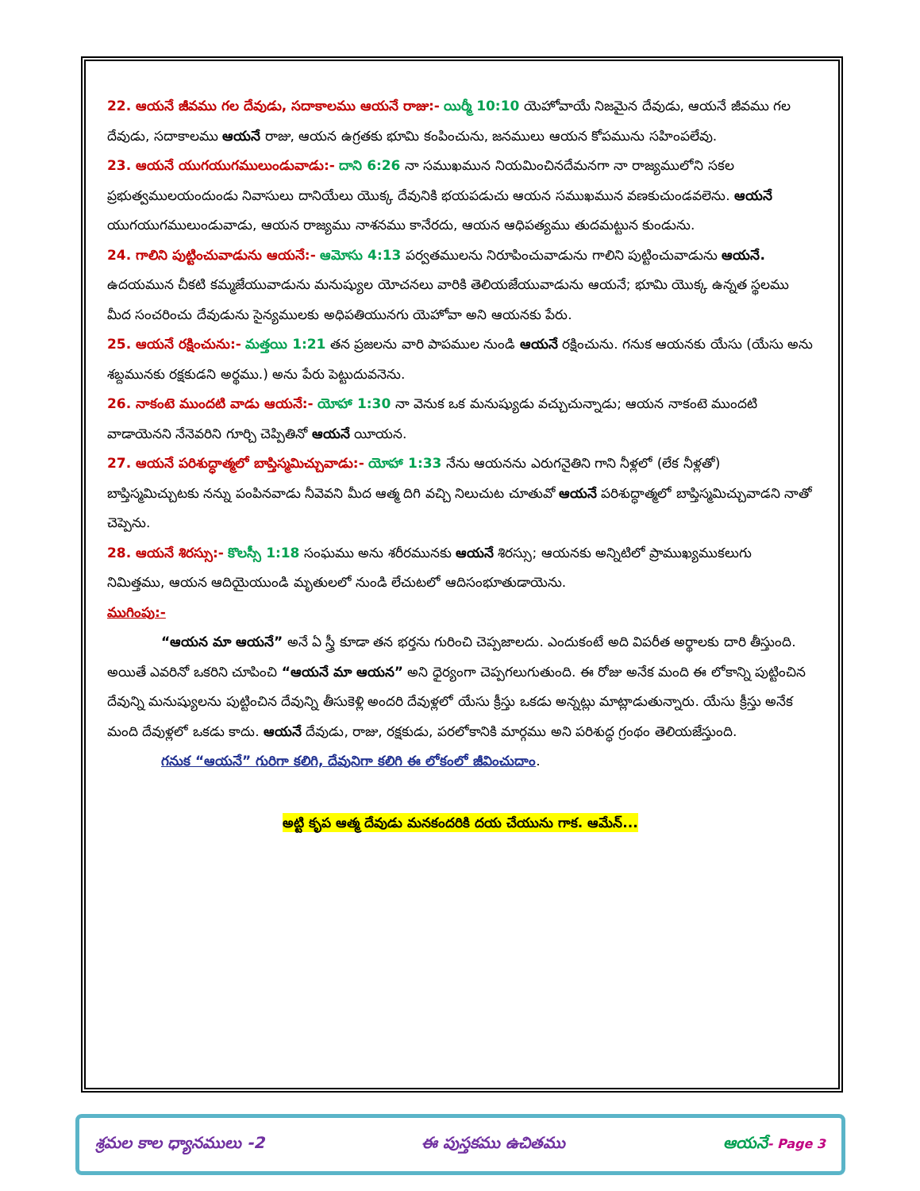22. ఆయనే జీవము గల దేవుడు, సదాకాలము ఆయనే రాజు:- యిర్మీ 10:10 యెహోవాయే నిజమైన దేవుడు, ఆయనే జీవము గల దేవుడు, సదాకాలము ఆయనే రాజు, ఆయన ఉగ్రతకు భూమి కంపించును, జనములు ఆయన కోపమును సహింపలేవు.
23. ఆయనే యుగయుగములుండువాడు:- దాని 6:26 నా సముఖమున నియమించినదేమనగా నా రాజ్యములోని సకల ప్రభుత్వములయందుండు నివాసులు దానియేలు యొక్క దేవునికి భయపడుచు ఆయన సముఖమున వణకుచుండవలెను. ఆయనే యుగయుగములుండువాడు, ఆయన రాజ్యము నాశనము కానేరదు, ఆయన ఆధిపత్యము తుదమట్టున కుండును.
24. గాలిని పుట్టించువాడును ఆయనే:- ఆమోసు 4:13 పర్వతములను నిరూపించువాడును గాలిని పుట్టించువాడును ఆయనే. ఉదయమున చీకటి కమ్మజేయువాడును మనుష్యుల యోచనలు వారికి తెలియజేయువాడును ఆయనే; భూమి యొక్క ఉన్నత స్థలము మీద సంచరించు దేవుడును సైన్యములకు అధిపతియునగు యెహోవా అని ఆయనకు పేరు.
25. ఆయనే రక్షించును:- మత్తయి 1:21 తన ప్రజలను వారి పాపముల నుండి ఆయనే రక్షించును. గనుక ఆయనకు యేసు (యేసు అను శబ్దమునకు రక్షకుడని అర్థము.) అను పేరు పెట్టుదువనెను.
26. నాకంటె ముందటి వాడు ఆయనే:- యోహా 1:30 నా వెనుక ఒక మనుష్యుడు వచ్చుచున్నాడు; ఆయన నాకంటె ముందటి వాడాయెనని నేనెవరిని గూర్చి చెప్పితినో ఆయనే యీయన.
27. ఆయనే పరిశుద్ధాత్మలో బాప్తిస్మమిచ్చువాడు:- యోహా 1:33 నేను ఆయనను ఎరుగనైతిని గాని నీళ్లలో (లేక నీళ్లతో) బాప్తిస్మమిచ్చుటకు నన్ను పంపినవాడు నీవెవని మీద ఆత్మ దిగి వచ్చి నిలుచుట చూతువో ఆయనే పరిశుద్ధాత్మలో బాప్తిస్మమిచ్చువాడని నాతో చెప్పెను.
28. ఆయనే శిరస్సు:- కొలస్సీ 1:18 సంఘము అను శరీరమునకు ఆయనే శిరస్సు; ఆయనకు అన్నిటిలో ప్రాముఖ్యముకలుగు నిమిత్తము, ఆయన ఆదియైయుండి మృతులలో నుండి లేచుటలో ఆదిసంభూతుడాయెను.
ముగింపు:-
“ఆయన మా ఆయనే” అనే ఏ స్త్రీ కూడా తన భర్తను గురించి చెప్పజాలదు. ఎందుకంటే అది విపరీత అర్థాలకు దారి తీస్తుంది. అయితే ఎవరినో ఒకరిని చూపించి “ఆయనే మా ఆయన” అని ధైర్యంగా చెప్పగలుగుతుంది. ఈ రోజు అనేక మంది ఈ లోకాన్ని పుట్టించిన దేవున్ని మనుష్యులను పుట్టించిన దేవున్ని తీసుకెళ్లి అందరి దేవుళ్లలో యేసు క్రీస్తు ఒకడు అన్నట్లు మాట్లాడుతున్నారు. యేసు క్రీస్తు అనేక మంది దేవుళ్లలో ఒకడు కాదు. ఆయనే దేవుడు, రాజు, రక్షకుడు, పరలోకానికి మార్గము అని పరిశుద్ధ గ్రంథం తెలియజేస్తుంది.
గనుక “ఆయనే” గురిగా కలిగి, దేవునిగా కలిగి ఈ లోకంలో జీవించుదాం.
అట్టి కృప ఆత్మ దేవుడు మనకందరికి దయ చేయును గాక. ఆమేన్...
శ్రమల కాల ధ్యానములు -2 ఈ పుస్తకము ఉచితము ఆయనే- Page 3